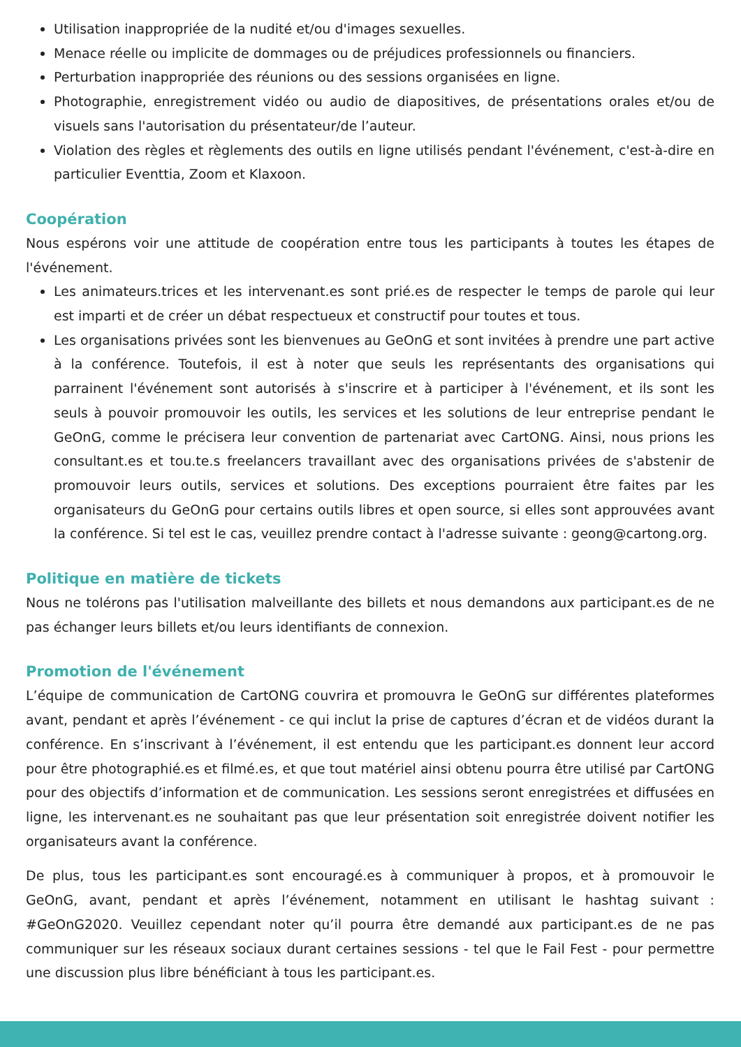Utilisation inappropriée de la nudité et/ou d'images sexuelles.
Menace réelle ou implicite de dommages ou de préjudices professionnels ou financiers.
Perturbation inappropriée des réunions ou des sessions organisées en ligne.
Photographie, enregistrement vidéo ou audio de diapositives, de présentations orales et/ou de visuels sans l'autorisation du présentateur/de l’auteur.
Violation des règles et règlements des outils en ligne utilisés pendant l'événement, c'est-à-dire en particulier Eventtia, Zoom et Klaxoon.
Coopération
Nous espérons voir une attitude de coopération entre tous les participants à toutes les étapes de l'événement.
Les animateurs.trices et les intervenant.es sont prié.es de respecter le temps de parole qui leur est imparti et de créer un débat respectueux et constructif pour toutes et tous.
Les organisations privées sont les bienvenues au GeOnG et sont invitées à prendre une part active à la conférence. Toutefois, il est à noter que seuls les représentants des organisations qui parrainent l'événement sont autorisés à s'inscrire et à participer à l'événement, et ils sont les seuls à pouvoir promouvoir les outils, les services et les solutions de leur entreprise pendant le GeOnG, comme le précisera leur convention de partenariat avec CartONG. Ainsi, nous prions les consultant.es et tou.te.s freelancers travaillant avec des organisations privées de s'abstenir de promouvoir leurs outils, services et solutions. Des exceptions pourraient être faites par les organisateurs du GeOnG pour certains outils libres et open source, si elles sont approuvées avant la conférence. Si tel est le cas, veuillez prendre contact à l'adresse suivante : geong@cartong.org.
Politique en matière de tickets
Nous ne tolérons pas l'utilisation malveillante des billets et nous demandons aux participant.es de ne pas échanger leurs billets et/ou leurs identifiants de connexion.
Promotion de l'événement
L’équipe de communication de CartONG couvrira et promouvra le GeOnG sur différentes plateformes avant, pendant et après l’événement - ce qui inclut la prise de captures d’écran et de vidéos durant la conférence. En s’inscrivant à l’événement, il est entendu que les participant.es donnent leur accord pour être photographié.es et filmé.es, et que tout matériel ainsi obtenu pourra être utilisé par CartONG pour des objectifs d’information et de communication. Les sessions seront enregistrées et diffusées en ligne, les intervenant.es ne souhaitant pas que leur présentation soit enregistrée doivent notifier les organisateurs avant la conférence.
De plus, tous les participant.es sont encouragé.es à communiquer à propos, et à promouvoir le GeOnG, avant, pendant et après l’événement, notamment en utilisant le hashtag suivant : #GeOnG2020. Veuillez cependant noter qu’il pourra être demandé aux participant.es de ne pas communiquer sur les réseaux sociaux durant certaines sessions - tel que le Fail Fest - pour permettre une discussion plus libre bénéficiant à tous les participant.es.